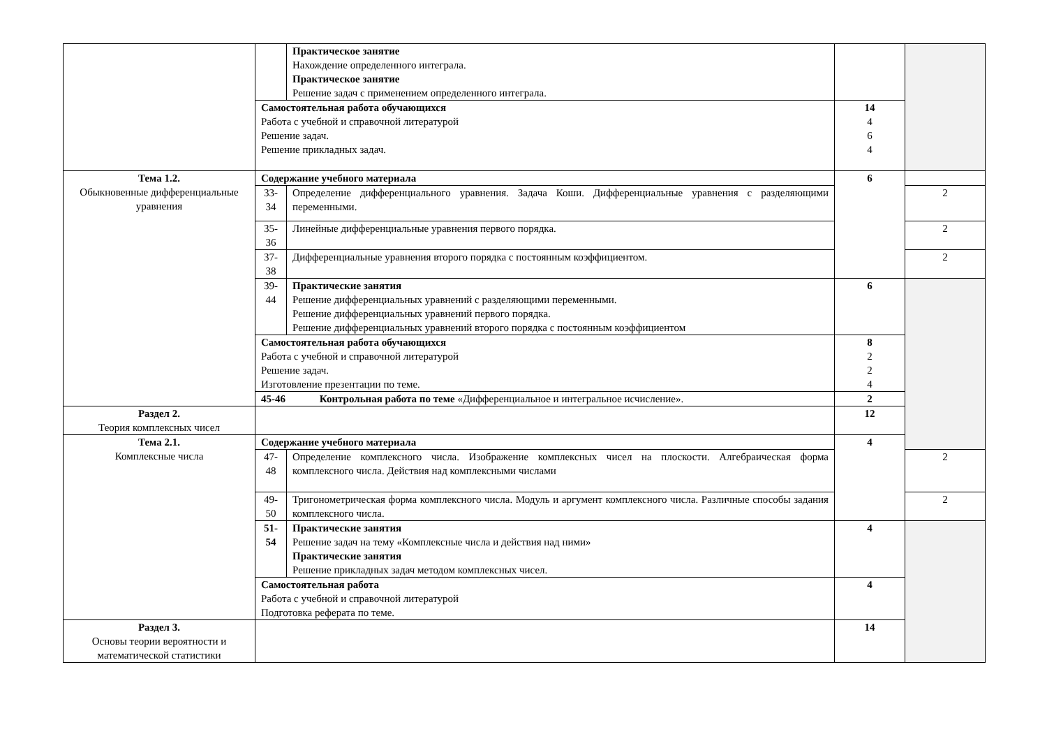| | | Практическое занятие Нахождение определенного интеграла. Практическое занятие Решение задач с применением определенного интеграла. | | |
| | Самостоятельная работа обучающихся Работа с учебной и справочной литературой Решение задач. Решение прикладных задач. | | 14 4 6 4 | |
| Тема 1.2. Обыкновенные дифференциальные уравнения | Содержание учебного материала | | 6 | |
| | 33- 34 | Определение дифференциального уравнения. Задача Коши. Дифференциальные уравнения с разделяющими переменными. | | 2 |
| | 35- 36 | Линейные дифференциальные уравнения первого порядка. | | 2 |
| | 37- 38 | Дифференциальные уравнения второго порядка с постоянным коэффициентом. | | 2 |
| | 39- 44 | Практические занятия Решение дифференциальных уравнений с разделяющими переменными. Решение дифференциальных уравнений первого порядка. Решение дифференциальных уравнений второго порядка с постоянным коэффициентом | 6 | |
| | Самостоятельная работа обучающихся Работа с учебной и справочной литературой Решение задач. Изготовление презентации по теме. | | 8 2 2 4 | |
| | 45-46 Контрольная работа по теме «Дифференциальное и интегральное исчисление». | | 2 | |
| Раздел 2. Теория комплексных чисел | | | 12 | |
| Тема 2.1. Комплексные числа | Содержание учебного материала | | 4 | |
| | 47- 48 | Определение комплексного числа. Изображение комплексных чисел на плоскости. Алгебраическая форма комплексного числа. Действия над комплексными числами | | 2 |
| | 49- 50 | Тригонометрическая форма комплексного числа. Модуль и аргумент комплексного числа. Различные способы задания комплексного числа. | | 2 |
| | 51- 54 | Практические занятия Решение задач на тему «Комплексные числа и действия над ними» Практические занятия Решение прикладных задач методом комплексных чисел. | 4 | |
| | Самостоятельная работа Работа с учебной и справочной литературой Подготовка реферата по теме. | | 4 | |
| Раздел 3. Основы теории вероятности и математической статистики | | | 14 | |